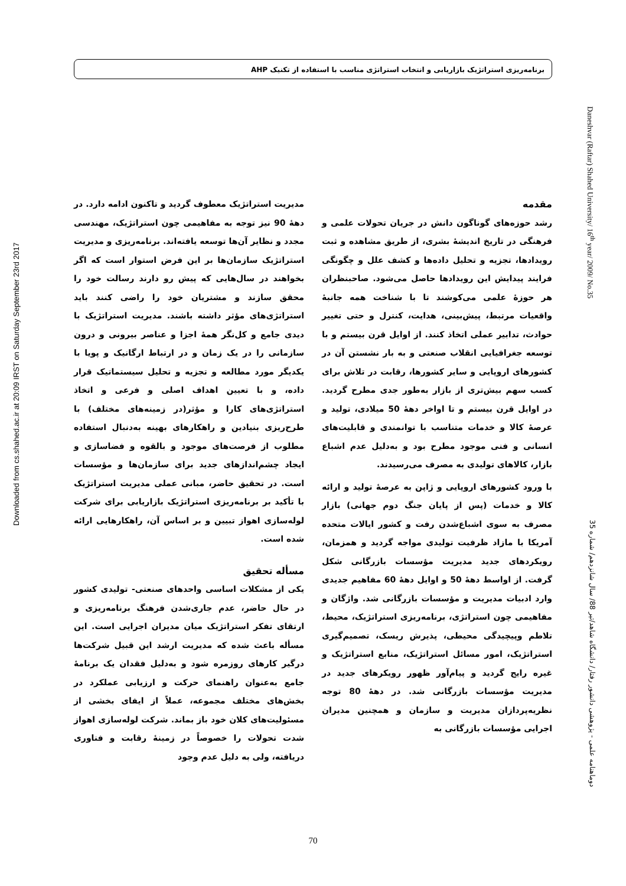برنامه‌ریزی استراتژیک بازاریابی و انتخاب استراتژی مناسب با استفاده از تکنیک AHP
Downloaded from cs.shahed.ac.ir at 20:09 IRST on Saturday September 23rd 2017
Daneshvar (Raftar) Shahed University/ 16<sup>th</sup> year/ 2009/ No.35
مقدمه
رشد حوزه‌های گوناگون دانش در جریان تحولات علمی و فرهنگی در تاریخ اندیشهٔ بشری، از طریق مشاهده و ثبت رویدادها، تجزیه و تحلیل داده‌ها و کشف علل و چگونگی فرایند پیدایش این رویدادها حاصل می‌شود. صاحبنظران هر حوزهٔ علمی می‌کوشند تا با شناخت همه جانبهٔ واقعیات مرتبط، پیش‌بینی، هدایت، کنترل و حتی تغییر حوادث، تدابیر عملی اتخاذ کنند. از اوایل قرن بیستم و با توسعه جغرافیایی انقلاب صنعتی و به بار نشستن آن در کشورهای اروپایی و سایر کشورها، رقابت در تلاش برای کسب سهم بیش‌تری از بازار به‌طور جدی مطرح گردید. در اوایل قرن بیستم و تا اواخر دههٔ 50 میلادی، تولید و عرصهٔ کالا و خدمات متناسب با توانمندی و قابلیت‌های انسانی و فنی موجود مطرح بود و به‌دلیل عدم اشباع بازار، کالاهای تولیدی به مصرف می‌رسیدند.
با ورود کشورهای اروپایی و ژاپن به عرصهٔ تولید و ارائه کالا و خدمات (پس از پایان جنگ دوم جهانی) بازار مصرف به سوی اشباع‌شدن رفت و کشور ایالات متحده آمریکا با مازاد ظرفیت تولیدی مواجه گردید و همزمان، رویکردهای جدید مدیریت مؤسسات بازرگانی شکل گرفت. از اواسط دههٔ 50 و اوایل دههٔ 60 مفاهیم جدیدی وارد ادبیات مدیریت و مؤسسات بازرگانی شد. واژگان و مفاهیمی چون استراتژی، برنامه‌ریزی استراتژیک، محیط، تلاطم وپیچیدگی محیطی، پذیرش ریسک، تصمیم‌گیری استراتژیک، امور مسائل استراتژیک، منابع استراتژیک و غیره رایج گردید و پیام‌آور ظهور رویکرهای جدید در مدیریت مؤسسات بازرگانی شد. در دههٔ 80 توجه نظریه‌پردازان مدیریت و سازمان و همچنین مدیران اجرایی مؤسسات بازرگانی به
مدیریت استراتژیک معطوف گردید و تاکنون ادامه دارد. در دههٔ 90 نیز توجه به مفاهیمی چون استراتژیک، مهندسی مجدد و نظایر آن‌ها توسعه یافته‌اند. برنامه‌ریزی و مدیریت استراتژیک سازمان‌ها بر این فرض استوار است که اگر بخواهند در سال‌هایی که پیش رو دارند رسالت خود را محقق سازند و مشتریان خود را راضی کنند باید استراتژی‌های مؤثر داشته باشند. مدیریت استراتژیک با دیدی جامع و کل‌نگر همهٔ اجزا و عناصر بیرونی و درون سازمانی را در یک زمان و در ارتباط ارگانیک و پویا با یکدیگر مورد مطالعه و تجزیه و تحلیل سیستماتیک قرار داده، و با تعیین اهداف اصلی و فرعی و اتخاذ استراتژی‌های کارا و مؤثر(در زمینه‌های مختلف) با طرح‌ریزی بنیادین و راهکارهای بهینه به‌دنبال استفاده مطلوب از فرصت‌های موجود و بالقوه و فضاسازی و ایجاد چشم‌اندازهای جدید برای سازمان‌ها و مؤسسات است. در تحقیق حاضر، مبانی عملی مدیریت استراتژیک با تأکید بر برنامه‌ریزی استراتژیک بازاریابی برای شرکت لوله‌سازی اهواز تبیین و بر اساس آن، راهکارهایی ارائه شده است.
مسأله تحقیق
یکی از مشکلات اساسی واحدهای صنعتی- تولیدی کشور در حال حاضر، عدم جاری‌شدن فرهنگ برنامه‌ریزی و ارتقای تفکر استراتژیک میان مدیران اجرایی است. این مسأله باعث شده که مدیریت ارشد این قبیل شرکت‌ها درگیر کارهای روزمره شود و به‌دلیل فقدان یک برنامهٔ جامع به‌عنوان راهنمای حرکت و ارزیابی عملکرد در بخش‌های مختلف مجموعه، عملاً از ایفای بخشی از مسئولیت‌های کلان خود باز بماند. شرکت لوله‌سازی اهواز شدت تحولات را خصوصاً در زمینهٔ رقابت و فناوری دریافته، ولی به دلیل عدم وجود
دوماهنامه علمی - پژوهشی دانشور رفتار/ دانشگاه شاهد/تیر 88/ سال شانزدهم/ شماره 35
70